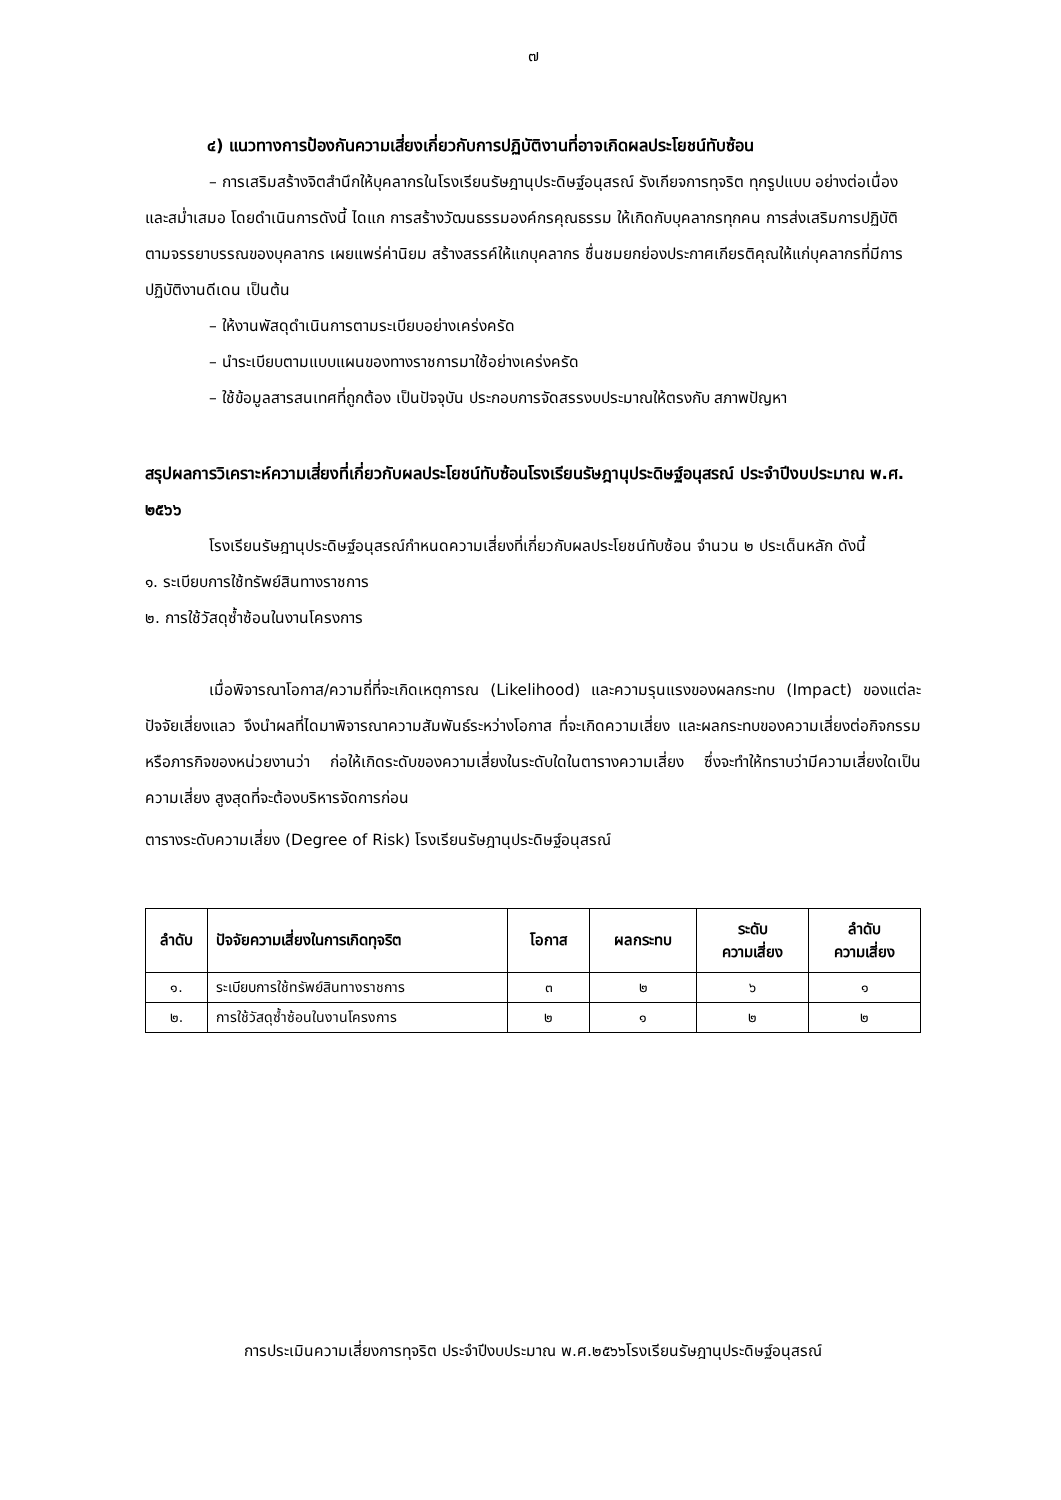๗
๔) แนวทางการป้องกันความเสี่ยงเกี่ยวกับการปฏิบัติงานที่อาจเกิดผลประโยชน์ทับซ้อน
– การเสริมสร้างจิตสำนึกให้บุคลากรในโรงเรียนรัษฎานุประดิษฐ์อนุสรณ์ รังเกียจการทุจริต ทุกรูปแบบ อย่างต่อเนื่องและสม่ำเสมอ โดยดำเนินการดังนี้ ไดแก การสร้างวัฒนธรรมองค์กรคุณธรรม ให้เกิดกับบุคลากรทุกคน การส่งเสริมการปฏิบัติตามจรรยาบรรณของบุคลากร เผยแพร่ค่านิยม สร้างสรรค์ให้แกบุคลากร ชื่นชมยกย่องประกาศเกียรติคุณให้แก่บุคลากรที่มีการ ปฏิบัติงานดีเดน เป็นต้น
– ให้งานพัสดุดำเนินการตามระเบียบอย่างเคร่งครัด
– นำระเบียบตามแบบแผนของทางราชการมาใช้อย่างเคร่งครัด
– ใช้ข้อมูลสารสนเทศที่ถูกต้อง เป็นปัจจุบัน ประกอบการจัดสรรงบประมาณให้ตรงกับ สภาพปัญหา
สรุปผลการวิเคราะห์ความเสี่ยงที่เกี่ยวกับผลประโยชน์ทับซ้อนโรงเรียนรัษฎานุประดิษฐ์อนุสรณ์ ประจำปีงบประมาณ พ.ศ. ๒๕๖๖
โรงเรียนรัษฎานุประดิษฐ์อนุสรณ์กำหนดความเสี่ยงที่เกี่ยวกับผลประโยชน์ทับซ้อน จำนวน ๒ ประเด็นหลัก ดังนี้
๑. ระเบียบการใช้ทรัพย์สินทางราชการ
๒. การใช้วัสดุซ้ำซ้อนในงานโครงการ
เมื่อพิจารณาโอกาส/ความถี่ที่จะเกิดเหตุการณ (Likelihood) และความรุนแรงของผลกระทบ (Impact) ของแต่ละปัจจัยเสี่ยงแลว จึงนำผลที่ไดมาพิจารณาความสัมพันธ์ระหว่างโอกาส ที่จะเกิดความเสี่ยง และผลกระทบของความเสี่ยงต่อกิจกรรม หรือภารกิจของหน่วยงานว่า ก่อให้เกิดระดับของความเสี่ยงในระดับใดในตารางความเสี่ยง ซึ่งจะทำให้ทราบว่ามีความเสี่ยงใดเป็นความเสี่ยง สูงสุดที่จะต้องบริหารจัดการก่อน
ตารางระดับความเสี่ยง (Degree of Risk) โรงเรียนรัษฎานุประดิษฐ์อนุสรณ์
| ลำดับ | ปัจจัยความเสี่ยงในการเกิดทุจริต | โอกาส | ผลกระทบ | ระดับ ความเสี่ยง | ลำดับ ความเสี่ยง |
| --- | --- | --- | --- | --- | --- |
| ๑. | ระเบียบการใช้ทรัพย์สินทางราชการ | ๓ | ๒ | ๖ | ๑ |
| ๒. | การใช้วัสดุซ้ำซ้อนในงานโครงการ | ๒ | ๑ | ๒ | ๒ |
การประเมินความเสี่ยงการทุจริต ประจำปีงบประมาณ พ.ศ.๒๕๖๖โรงเรียนรัษฎานุประดิษฐ์อนุสรณ์